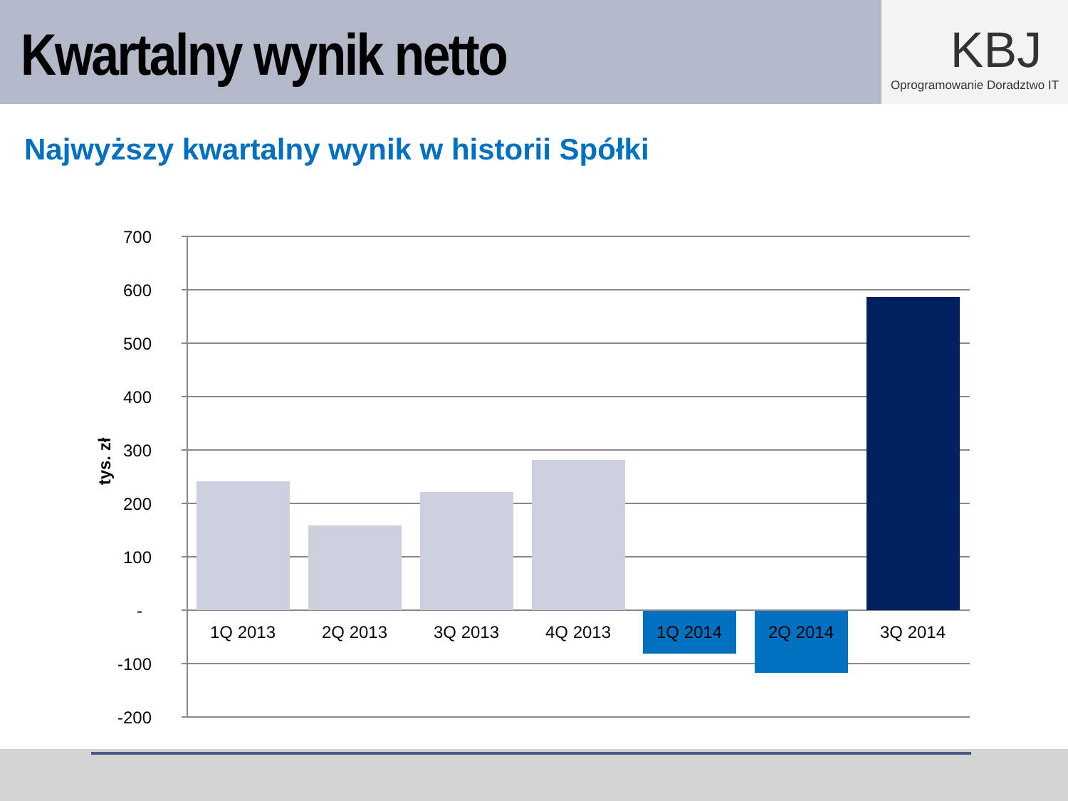Kwartalny wynik netto
KBJ
Oprogramowanie Doradztwo IT
Najwyższy kwartalny wynik w historii Spółki
700
600
500
400
300
200
100
-
-100
-200
1Q 2013
2Q 2013
3Q 2013
4Q 2013
1Q 2014
2Q 2014
3Q 2014
tys. zł